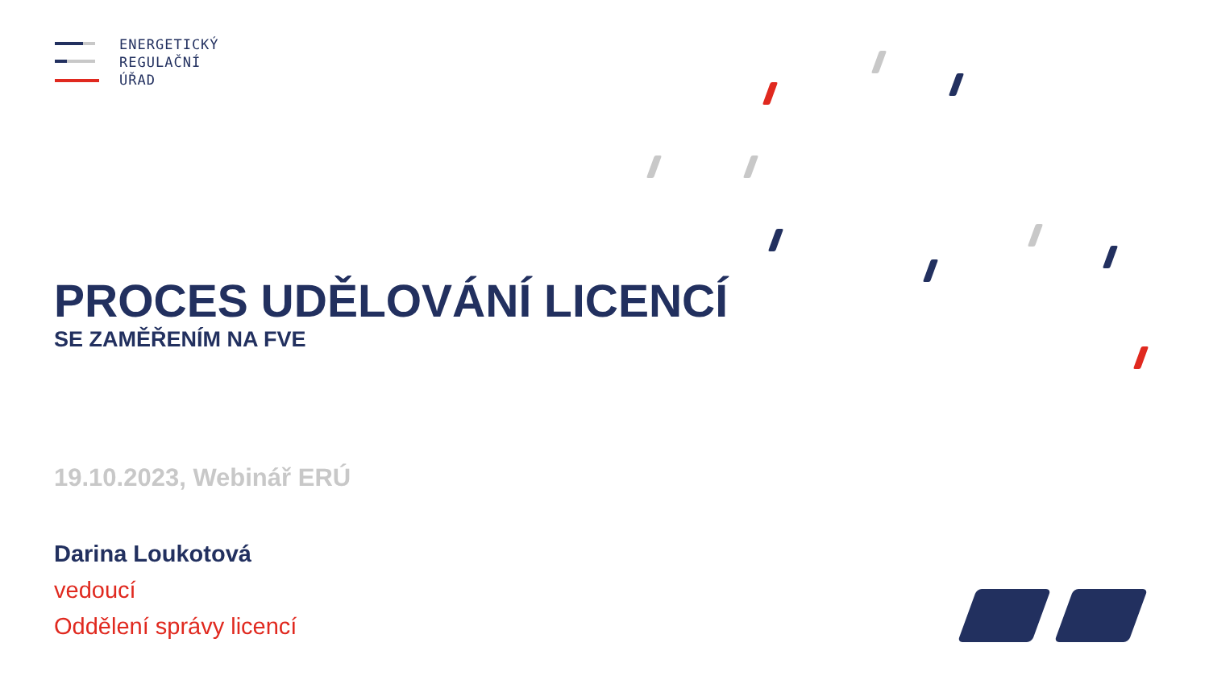ENERGETICKÝ
REGULAČNÍ
ÚŘAD
PROCES UDĚLOVÁNÍ LICENCÍ
SE ZAMĚŘENÍM NA FVE
19.10.2023, Webinář ERÚ
Darina Loukotová
vedoucí
Oddělení správy licencí